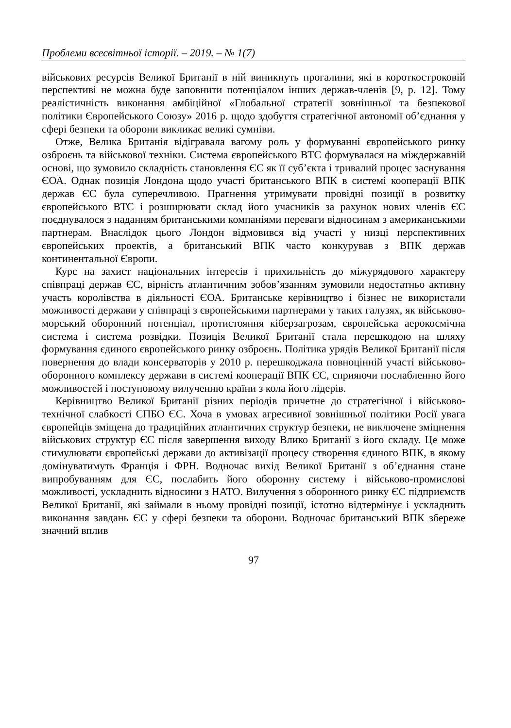Проблеми всесвітньої історії. – 2019. – № 1(7)
військових ресурсів Великої Британії в ній виникнуть прогалини, які в короткостроковій перспективі не можна буде заповнити потенціалом інших держав-членів [9, p. 12]. Тому реалістичність виконання амбіційної «Глобальної стратегії зовнішньої та безпекової політики Європейського Союзу» 2016 р. щодо здобуття стратегічної автономії об’єднання у сфері безпеки та оборони викликає великі сумніви.
Отже, Велика Британія відігравала вагому роль у формуванні європейського ринку озброєнь та військової техніки. Система європейського ВТС формувалася на міждержавній основі, що зумовило складність становлення ЄС як її суб’єкта і тривалий процес заснування ЄОА. Однак позиція Лондона щодо участі британського ВПК в системі кооперації ВПК держав ЄС була суперечливою. Прагнення утримувати провідні позиції в розвитку європейського ВТС і розширювати склад його учасників за рахунок нових членів ЄС поєднувалося з наданням британськими компаніями переваги відносинам з американськими партнерам. Внаслідок цього Лондон відмовився від участі у низці перспективних європейських проектів, а британський ВПК часто конкурував з ВПК держав континентальної Європи.
Курс на захист національних інтересів і прихильність до міжурядового характеру співпраці держав ЄС, вірність атлантичним зобов’язанням зумовили недостатньо активну участь королівства в діяльності ЄОА. Британське керівництво і бізнес не використали можливості держави у співпраці з європейськими партнерами у таких галузях, як військово-морський оборонний потенціал, протистояння кіберзагрозам, європейська аерокосмічна система і система розвідки. Позиція Великої Британії стала перешкодою на шляху формування єдиного європейського ринку озброєнь. Політика урядів Великої Британії після повернення до влади консерваторів у 2010 р. перешкоджала повноцінній участі військово-оборонного комплексу держави в системі кооперації ВПК ЄС, сприяючи послабленню його можливостей і поступовому вилученню країни з кола його лідерів.
Керівництво Великої Британії різних періодів причетне до стратегічної і військово-технічної слабкості СПБО ЄС. Хоча в умовах агресивної зовнішньої політики Росії увага європейців зміщена до традиційних атлантичних структур безпеки, не виключене зміцнення військових структур ЄС після завершення виходу Влико Британії з його складу. Це може стимулювати європейські держави до активізації процесу створення єдиного ВПК, в якому домінуватимуть Франція і ФРН. Водночас вихід Великої Британії з об’єднання стане випробуванням для ЄС, послабить його оборонну систему і військово-промислові можливості, ускладнить відносини з НАТО. Вилучення з оборонного ринку ЄС підприємств Великої Британії, які займали в ньому провідні позиції, істотно відтермінує і ускладнить виконання завдань ЄС у сфері безпеки та оборони. Водночас британський ВПК збереже значний вплив
97